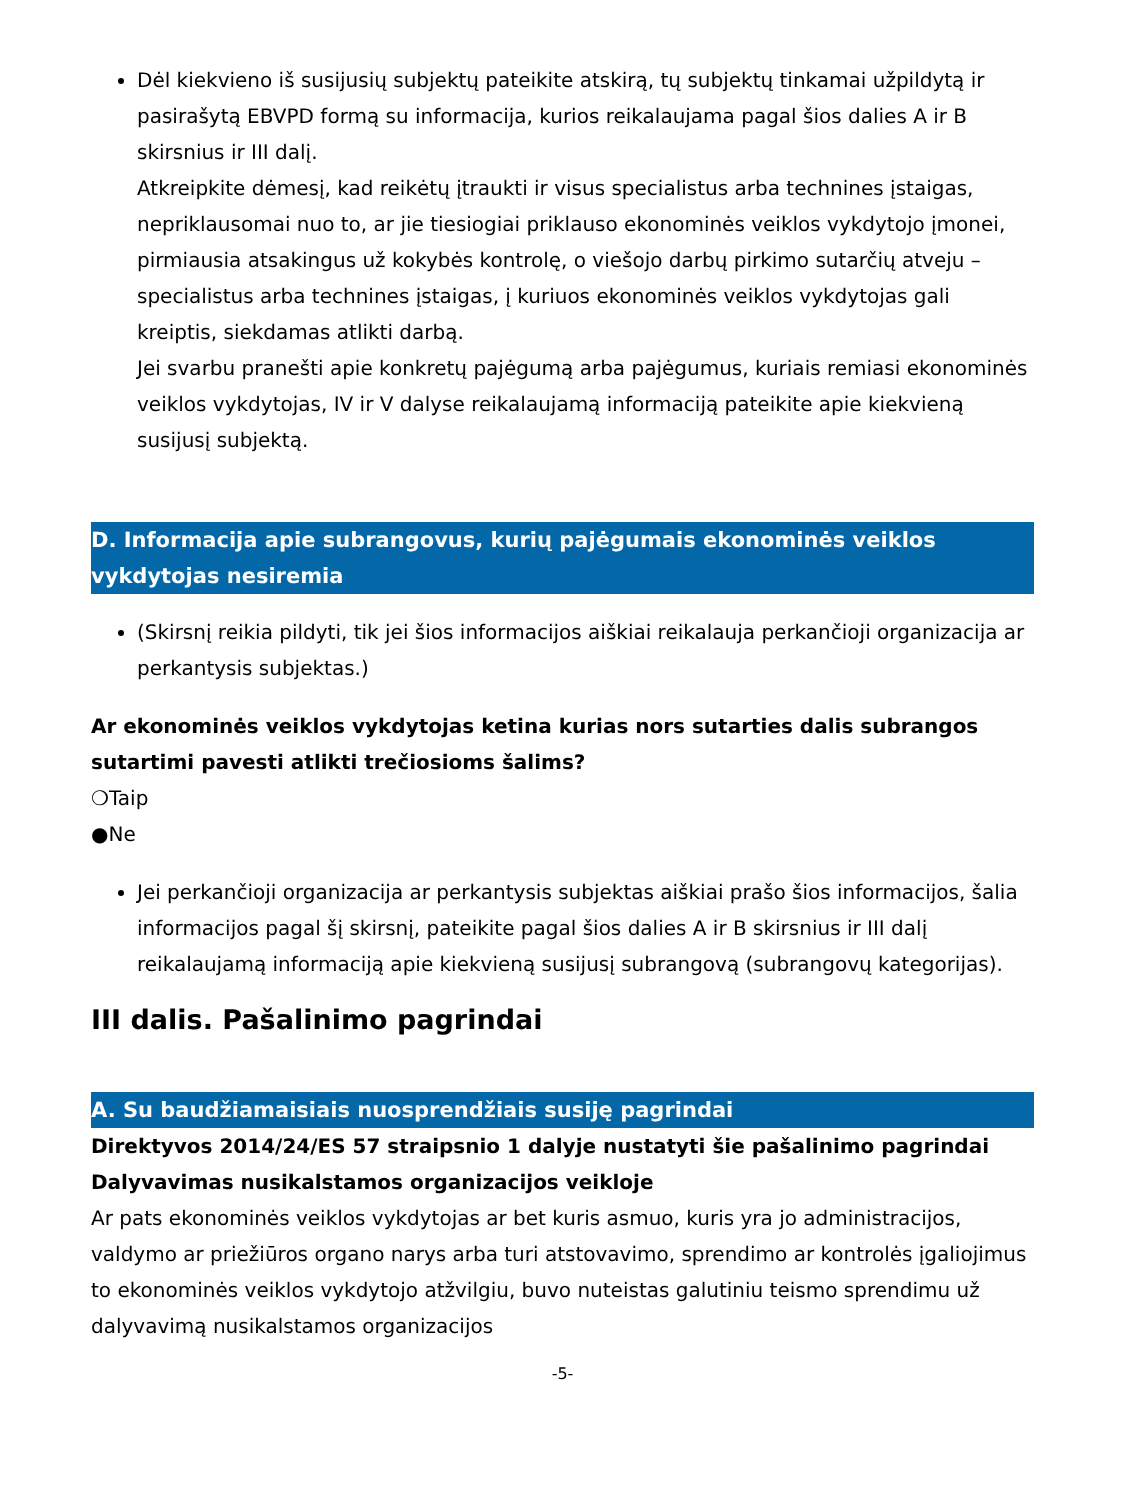Dėl kiekvieno iš susijusių subjektų pateikite atskirą, tų subjektų tinkamai užpildytą ir pasirašytą EBVPD formą su informacija, kurios reikalaujama pagal šios dalies A ir B skirsnius ir III dalį.
Atkreipkite dėmesį, kad reikėtų įtraukti ir visus specialistus arba technines įstaigas, nepriklausomai nuo to, ar jie tiesiogiai priklauso ekonominės veiklos vykdytojo įmonei, pirmiausia atsakingus už kokybės kontrolę, o viešojo darbų pirkimo sutarčių atveju – specialistus arba technines įstaigas, į kuriuos ekonominės veiklos vykdytojas gali kreiptis, siekdamas atlikti darbą.
Jei svarbu pranešti apie konkretų pajėgumą arba pajėgumus, kuriais remiasi ekonominės veiklos vykdytojas, IV ir V dalyse reikalaujamą informaciją pateikite apie kiekvieną susijusį subjektą.
D. Informacija apie subrangovus, kurių pajėgumais ekonominės veiklos vykdytojas nesiremia
(Skirsnį reikia pildyti, tik jei šios informacijos aiškiai reikalauja perkančioji organizacija ar perkantysis subjektas.)
Ar ekonominės veiklos vykdytojas ketina kurias nors sutarties dalis subrangos sutartimi pavesti atlikti trečiosioms šalims?
❍Taip
●Ne
Jei perkančioji organizacija ar perkantysis subjektas aiškiai prašo šios informacijos, šalia informacijos pagal šį skirsnį, pateikite pagal šios dalies A ir B skirsnius ir III dalį reikalaujamą informaciją apie kiekvieną susijusį subrangovą (subrangovų kategorijas).
III dalis. Pašalinimo pagrindai
A. Su baudžiamaisiais nuosprendžiais susiję pagrindai
Direktyvos 2014/24/ES 57 straipsnio 1 dalyje nustatyti šie pašalinimo pagrindai
Dalyvavimas nusikalstamos organizacijos veikloje
Ar pats ekonominės veiklos vykdytojas ar bet kuris asmuo, kuris yra jo administracijos, valdymo ar priežiūros organo narys arba turi atstovavimo, sprendimo ar kontrolės įgaliojimus to ekonominės veiklos vykdytojo atžvilgiu, buvo nuteistas galutiniu teismo sprendimu už dalyvavimą nusikalstamos organizacijos
-5-